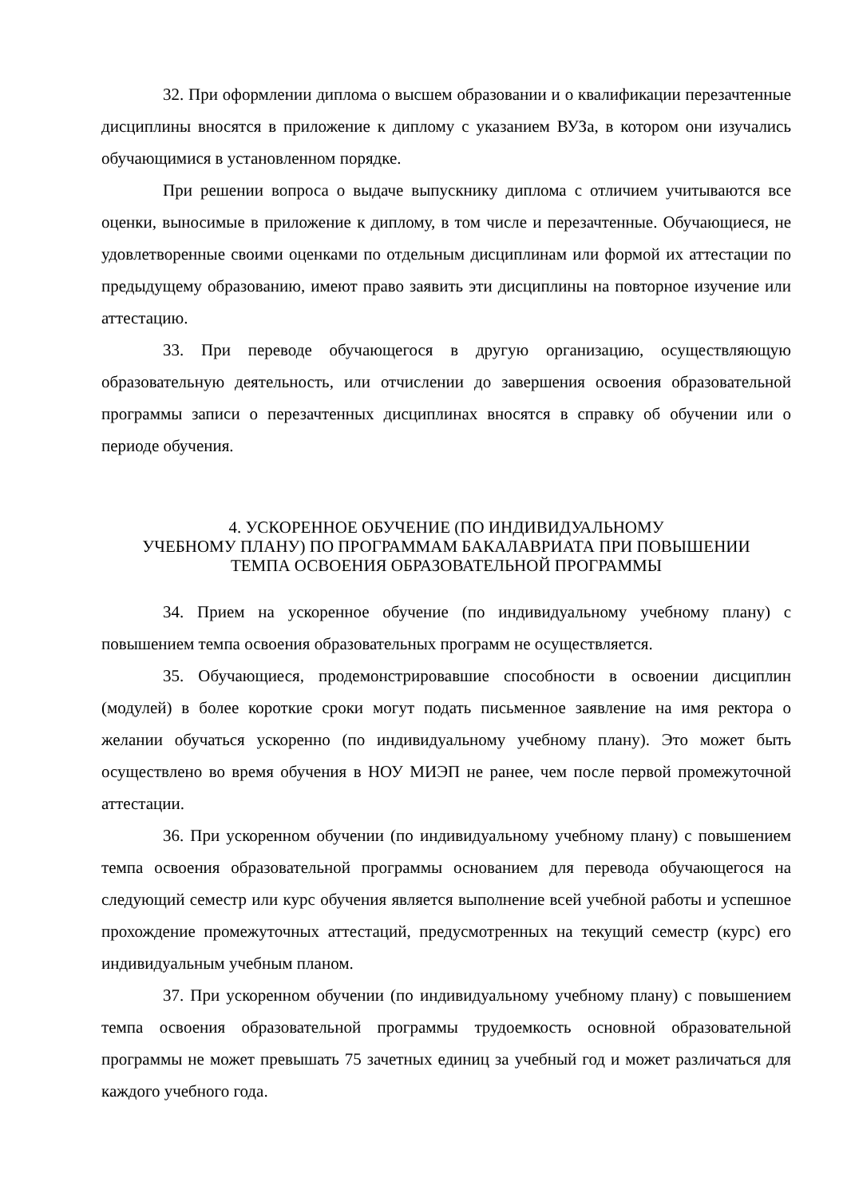32. При оформлении диплома о высшем образовании и о квалификации перезачтенные дисциплины вносятся в приложение к диплому с указанием ВУЗа, в котором они изучались обучающимися в установленном порядке.
При решении вопроса о выдаче выпускнику диплома с отличием учитываются все оценки, выносимые в приложение к диплому, в том числе и перезачтенные. Обучающиеся, не удовлетворенные своими оценками по отдельным дисциплинам или формой их аттестации по предыдущему образованию, имеют право заявить эти дисциплины на повторное изучение или аттестацию.
33. При переводе обучающегося в другую организацию, осуществляющую образовательную деятельность, или отчислении до завершения освоения образовательной программы записи о перезачтенных дисциплинах вносятся в справку об обучении или о периоде обучения.
4. УСКОРЕННОЕ ОБУЧЕНИЕ (ПО ИНДИВИДУАЛЬНОМУ
УЧЕБНОМУ ПЛАНУ) ПО ПРОГРАММАМ БАКАЛАВРИАТА ПРИ ПОВЫШЕНИИ
ТЕМПА ОСВОЕНИЯ ОБРАЗОВАТЕЛЬНОЙ ПРОГРАММЫ
34. Прием на ускоренное обучение (по индивидуальному учебному плану) с повышением темпа освоения образовательных программ не осуществляется.
35. Обучающиеся, продемонстрировавшие способности в освоении дисциплин (модулей) в более короткие сроки могут подать письменное заявление на имя ректора о желании обучаться ускоренно (по индивидуальному учебному плану). Это может быть осуществлено во время обучения в НОУ МИЭП не ранее, чем после первой промежуточной аттестации.
36. При ускоренном обучении (по индивидуальному учебному плану) с повышением темпа освоения образовательной программы основанием для перевода обучающегося на следующий семестр или курс обучения является выполнение всей учебной работы и успешное прохождение промежуточных аттестаций, предусмотренных на текущий семестр (курс) его индивидуальным учебным планом.
37. При ускоренном обучении (по индивидуальному учебному плану) с повышением темпа освоения образовательной программы трудоемкость основной образовательной программы не может превышать 75 зачетных единиц за учебный год и может различаться для каждого учебного года.